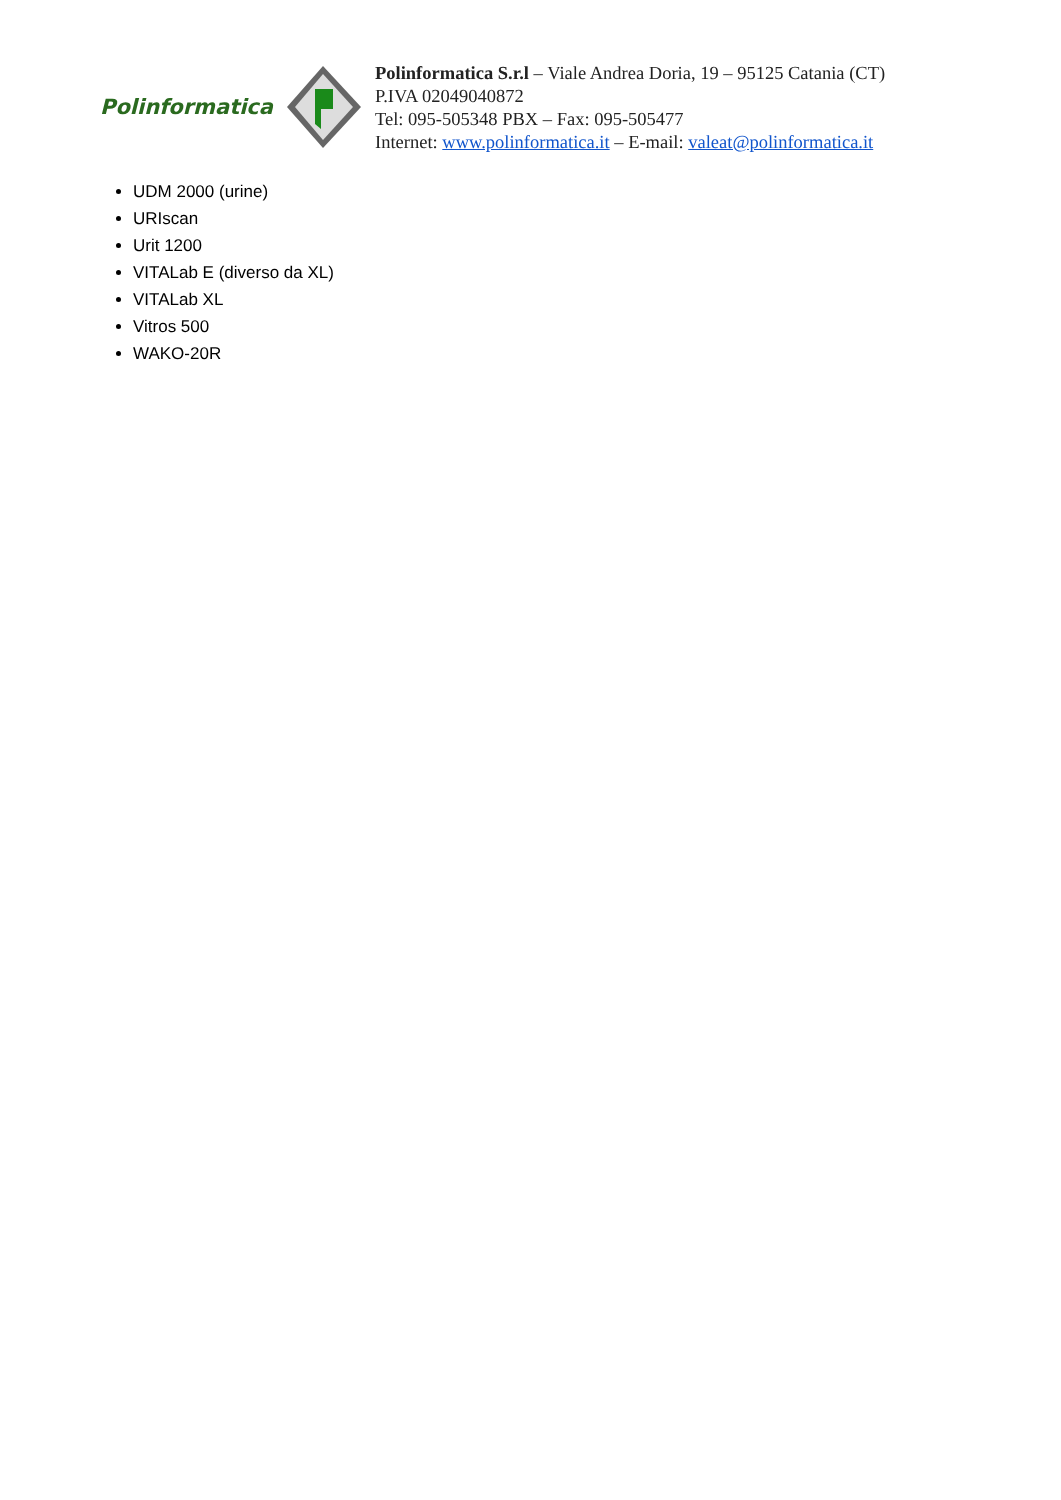Polinformatica
Polinformatica S.r.l – Viale Andrea Doria, 19 – 95125 Catania (CT)
P.IVA 02049040872
Tel: 095-505348 PBX – Fax: 095-505477
Internet: www.polinformatica.it – E-mail: valeat@polinformatica.it
UDM 2000 (urine)
URIscan
Urit 1200
VITALab E (diverso da XL)
VITALab XL
Vitros 500
WAKO-20R